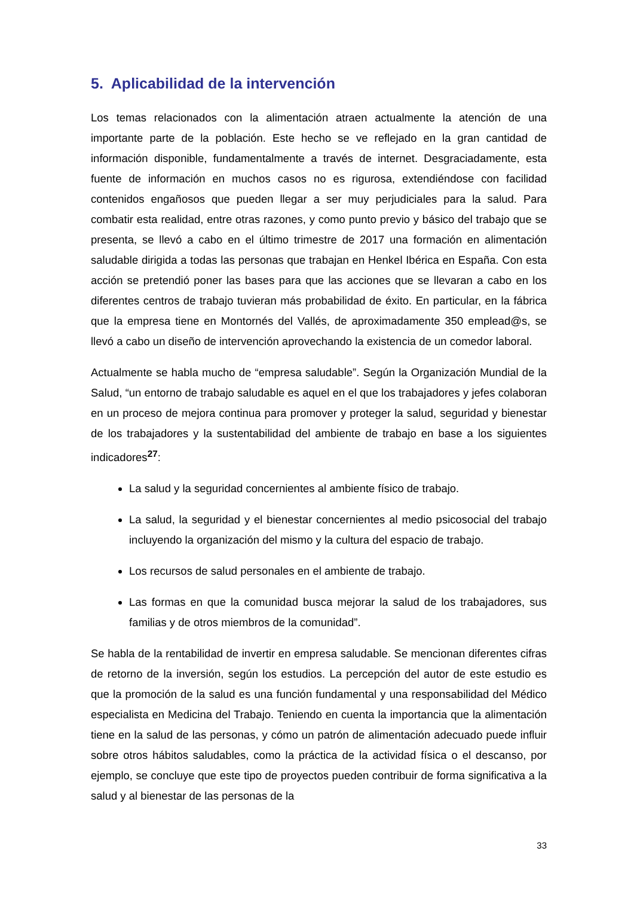5. Aplicabilidad de la intervención
Los temas relacionados con la alimentación atraen actualmente la atención de una importante parte de la población. Este hecho se ve reflejado en la gran cantidad de información disponible, fundamentalmente a través de internet. Desgraciadamente, esta fuente de información en muchos casos no es rigurosa, extendiéndose con facilidad contenidos engañosos que pueden llegar a ser muy perjudiciales para la salud. Para combatir esta realidad, entre otras razones, y como punto previo y básico del trabajo que se presenta, se llevó a cabo en el último trimestre de 2017 una formación en alimentación saludable dirigida a todas las personas que trabajan en Henkel Ibérica en España. Con esta acción se pretendió poner las bases para que las acciones que se llevaran a cabo en los diferentes centros de trabajo tuvieran más probabilidad de éxito. En particular, en la fábrica que la empresa tiene en Montornés del Vallés, de aproximadamente 350 emplead@s, se llevó a cabo un diseño de intervención aprovechando la existencia de un comedor laboral.
Actualmente se habla mucho de “empresa saludable”. Según la Organización Mundial de la Salud, “un entorno de trabajo saludable es aquel en el que los trabajadores y jefes colaboran en un proceso de mejora continua para promover y proteger la salud, seguridad y bienestar de los trabajadores y la sustentabilidad del ambiente de trabajo en base a los siguientes indicadores<sup>27</sup>:
La salud y la seguridad concernientes al ambiente físico de trabajo.
La salud, la seguridad y el bienestar concernientes al medio psicosocial del trabajo incluyendo la organización del mismo y la cultura del espacio de trabajo.
Los recursos de salud personales en el ambiente de trabajo.
Las formas en que la comunidad busca mejorar la salud de los trabajadores, sus familias y de otros miembros de la comunidad”.
Se habla de la rentabilidad de invertir en empresa saludable. Se mencionan diferentes cifras de retorno de la inversión, según los estudios. La percepción del autor de este estudio es que la promoción de la salud es una función fundamental y una responsabilidad del Médico especialista en Medicina del Trabajo. Teniendo en cuenta la importancia que la alimentación tiene en la salud de las personas, y cómo un patrón de alimentación adecuado puede influir sobre otros hábitos saludables, como la práctica de la actividad física o el descanso, por ejemplo, se concluye que este tipo de proyectos pueden contribuir de forma significativa a la salud y al bienestar de las personas de la
33